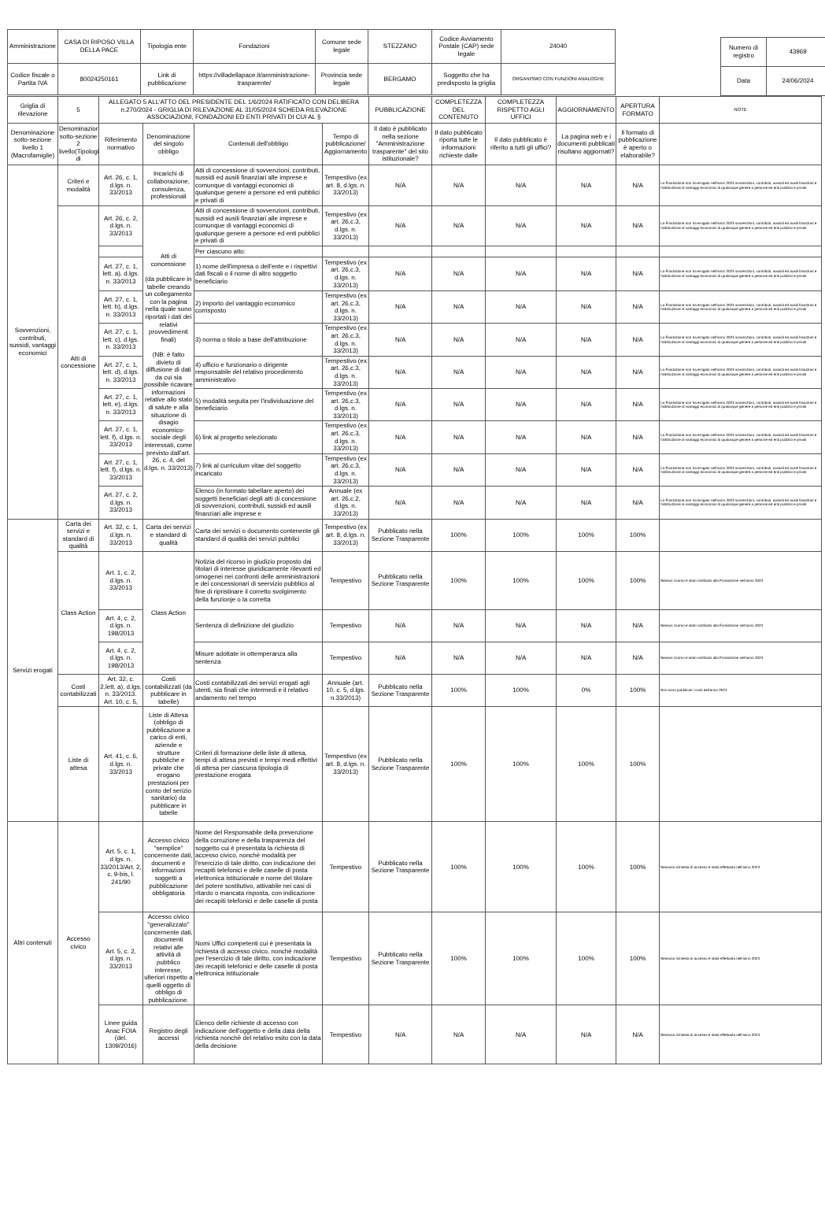| Amministrazione | CASA DI RIPOSO VILLA DELLA PACE | Tipologia ente | Fondazioni | Comune sede legale | STEZZANO | Codice Avviamento Postale (CAP) sede legale | 24040 |
| Codice fiscale o Partita IVA | 80024250161 | Link di pubblicazione | https://villadellapace.it/amministrazione-trasparente/ | Provincia sede legale | BERGAMO | Soggetto che ha predisposto la griglia | ORGANISMO CON FUNZIONI ANALOGHE |
| Numero di registro | 43969 |
| Data | 24/06/2024 |
| Griglia di rilevazione | 5 | ALLEGATO 5 ALL'ATTO DEL PRESIDENTE DEL 1/6/2024 RATIFICATO CON DELIBERA n.270/2024 - GRIGLIA DI RILEVAZIONE AL 31/05/2024 SCHEDA RILEVAZIONE ASSOCIAZIONI, FONDAZIONI ED ENTI PRIVATI DI CUI AL § | | | | PUBBLICAZIONE | COMPLETEZZA DEL CONTENUTO | COMPLETEZZA RISPETTO AGLI UFFICI | AGGIORNAMENTO | APERTURA FORMATO | NOTE |
| --- | --- | --- | --- | --- | --- | --- | --- | --- | --- | --- | --- |
| Denominazione sotto-sezione livello 1 (Macrofamiglie) | Denominazione sotto-sezione 2 livello(Tipologie di | Riferimento normativo | Denominazione del singolo obbligo | Contenuti dell'obbligo | Tempo di pubblicazione/ Aggiornamento | Il dato è pubblicato nella sezione "Amministrazione trasparente" del sito istituzionale? | Il dato pubblicato riporta tutte le informazioni richieste dalle | Il dato pubblicato è riferito a tutti gli uffici? | La pagina web e i documenti pubblicati risultano aggiornati? | Il formato di pubblicazione è aperto o elaborabile? | |
| Sovvenzioni, contributi, sussidi, vantaggi economici | Criteri e modalità | Art. 26, c. 1, d.lgs. n. 33/2013 | Incarichi di collaborazione, consulenza, professionali | Atti di concessione di sovvenzioni, contributi, sussidi ed ausili finanziari alle imprese e comunque di vantaggi economici di qualunque genere a persone ed enti pubblici e privati di | Tempestivo (ex art. 8, d.lgs. n. 33/2013) | N/A | N/A | N/A | N/A | N/A | La Fondazione non ha erogato nell'anno 2023 sovvenzioni, contributi, sussidi ed ausili finanziari e l'attribuzione di vantaggi economici di qualunque genere a persone ed enti pubblici e privati |
| | Atti di concessione | Art. 26, c. 2, d.lgs. n. 33/2013 | Atti di concessione (da pubblicare in tabelle creando un collegamento con la pagina nella quale sono riportati i dati dei relativi provvedimenti finali) (NB: è fatto divieto di diffusione di dati da cui sia possibile ricavare informazioni relative allo stato di salute e alla situazione di disagio economico-sociale degli interessati, come previsto dall'art. 26, c. 4, del d.lgs. n. 33/2013) | Atti di concessione di sovvenzioni, contributi, sussidi ed ausili finanziari alle imprese e comunque di vantaggi economici di qualunque genere a persone ed enti pubblici e privati di | Tempestivo (ex art. 26,c.3, d.lgs. n. 33/2013) | N/A | N/A | N/A | N/A | N/A | La Fondazione non ha erogato nell'anno 2023 sovvenzioni, contributi, sussidi ed ausili finanziari e l'attribuzione di vantaggi economici di qualunque genere a persone ed enti pubblici e privati |
| | | | | Per ciascuno atto: | | | | | | | |
| | | Art. 27, c. 1, lett. a), d.lgs. n. 33/2013 | | 1) nome dell'impresa o dell'ente e i rispettivi dati fiscali o il nome di altro soggetto beneficiario | Tempestivo (ex art. 26,c.3, d.lgs. n. 33/2013) | N/A | N/A | N/A | N/A | N/A | La Fondazione non ha erogato nell'anno 2023 sovvenzioni, contributi, sussidi ed ausili finanziari e l'attribuzione di vantaggi economici di qualunque genere a persone ed enti pubblici e privati |
| | | Art. 27, c. 1, lett. b), d.lgs. n. 33/2013 | | 2) importo del vantaggio economico corrisposto | Tempestivo (ex art. 26,c.3, d.lgs. n. 33/2013) | N/A | N/A | N/A | N/A | N/A | La Fondazione non ha erogato nell'anno 2023 sovvenzioni, contributi, sussidi ed ausili finanziari e l'attribuzione di vantaggi economici di qualunque genere a persone ed enti pubblici e privati |
| | | Art. 27, c. 1, lett. c), d.lgs. n. 33/2013 | | 3) norma o titolo a base dell'attribuzione | Tempestivo (ex art. 26,c.3, d.lgs. n. 33/2013) | N/A | N/A | N/A | N/A | N/A | La Fondazione non ha erogato nell'anno 2023 sovvenzioni, contributi, sussidi ed ausili finanziari e l'attribuzione di vantaggi economici di qualunque genere a persone ed enti pubblici e privati |
| | | Art. 27, c. 1, lett. d), d.lgs. n. 33/2013 | | 4) ufficio e funzionario o dirigente responsabile del relativo procedimento amministrativo | Tempestivo (ex art. 26,c.3, d.lgs. n. 33/2013) | N/A | N/A | N/A | N/A | N/A | La Fondazione non ha erogato nell'anno 2023 sovvenzioni, contributi, sussidi ed ausili finanziari e l'attribuzione di vantaggi economici di qualunque genere a persone ed enti pubblici e privati |
| | | Art. 27, c. 1, lett. e), d.lgs. n. 33/2013 | | 5) modalità seguita per l'individuazione del beneficiario | Tempestivo (ex art. 26,c.3, d.lgs. n. 33/2013) | N/A | N/A | N/A | N/A | N/A | La Fondazione non ha erogato nell'anno 2023 sovvenzioni, contributi, sussidi ed ausili finanziari e l'attribuzione di vantaggi economici di qualunque genere a persone ed enti pubblici e privati |
| | | Art. 27, c. 1, lett. f), d.lgs. n. 33/2013 | | 6) link al progetto selezionato | Tempestivo (ex art. 26,c.3, d.lgs. n. 33/2013) | N/A | N/A | N/A | N/A | N/A | La Fondazione non ha erogato nell'anno 2023 sovvenzioni, contributi, sussidi ed ausili finanziari e l'attribuzione di vantaggi economici di qualunque genere a persone ed enti pubblici e privati |
| | | Art. 27, c. 1, lett. f), d.lgs. n. 33/2013 | | 7) link al curriculum vitae del soggetto incaricato | Tempestivo (ex art. 26,c.3, d.lgs. n. 33/2013) | N/A | N/A | N/A | N/A | N/A | La Fondazione non ha erogato nell'anno 2023 sovvenzioni, contributi, sussidi ed ausili finanziari e l'attribuzione di vantaggi economici di qualunque genere a persone ed enti pubblici e privati |
| | | Art. 27, c. 2, d.lgs. n. 33/2013 | | Elenco (in formato tabellare aperto) dei soggetti beneficiari degli atti di concessione di sovvenzioni, contributi, sussidi ed ausili finanziari alle imprese e | Annuale (ex art. 26,c.2, d.lgs. n. 33/2013) | N/A | N/A | N/A | N/A | N/A | La Fondazione non ha erogato nell'anno 2023 sovvenzioni, contributi, sussidi ed ausili finanziari e l'attribuzione di vantaggi economici di qualunque genere a persone ed enti pubblici e privati |
| Servizi erogati | Carta dei servizi e standard di qualità | Art. 32, c. 1, d.lgs. n. 33/2013 | Carta dei servizi e standard di qualità | Carta dei servizi o documento contenente gli standard di qualità dei servizi pubblici | Tempestivo (ex art. 8, d.lgs. n. 33/2013) | Pubblicato nella Sezione Trasparente | 100% | 100% | 100% | 100% | |
| | Class Action | Art. 1, c. 2, d.lgs. n. 33/2013 | Class Action | Notizia del ricorso in giudizio proposto dai titolari di interesse giuridicamente rilevanti ed omogenei nei confronti delle amministrazioni e dei concessionari di seervizio pubblico al fine di ripristinare il corretto svolgimento della funzionje o la corretta | Tempestivo | Pubblicato nella Sezione Trasparente | 100% | 100% | 100% | 100% | Nessun ricorso è stato notificato alla Fondazione nell'anno 2023 |
| | | Art. 4, c. 2, d.lgs. n. 198/2013 | | Sentenza di definizione del giudizio | Tempestivo | N/A | N/A | N/A | N/A | N/A | Nessun ricorso è stato notificato alla Fondazione nell'anno 2023 |
| | | Art. 4, c. 2, d.lgs. n. 198/2013 | | Misure adottate in ottemperanza alla sentenza | Tempestivo | N/A | N/A | N/A | N/A | N/A | Nessun ricorso è stato notificato alla Fondazione nell'anno 2023 |
| | Costi contabilizzati | Art. 32, c. 2,lett. a), d.lgs. n. 33/2013. Art. 10, c. 5, | Costi contabilizzati (da pubblicare in tabelle) | Costi contabilizzati dei servizi erogati agli utenti, sia finali che intermedi e il relativo andamento nel tempo | Annuale (art. 10, c. 5, d.lgs. n.33/2013) | Pubblicato nella Sezione Trasparente | 100% | 100% | 0% | 100% | Non sono pubblicati i costi dell'anno 2023 |
| | Liste di attesa | Art. 41, c. 6, d.lgs. n. 33/2013 | Liste di Attesa (obbligo di pubblicazione a carico di enti, aziende e strutture pubbliche e private che erogano prestazioni per conto del serizio sanitario) da pubblicare in tabelle | Criteri di formazione delle liste di attesa, tempi di attesa previsti e tempi medi effettivi di attesa per ciascuna tipologia di prestazione erogata | Tempestivo (ex art. 8, d.lgs. n. 33/2013) | Pubblicato nella Sezione Trasparente | 100% | 100% | 100% | 100% | |
| Altri contenuti | Accesso civico | Art. 5, c. 1, d.lgs. n. 33/2013/Art. 2, c. 9-bis, l. 241/90 | Accesso civico "semplice" concernente dati, documenti e informazioni soggetti a pubblicazione obbligatoria | Nome del Responsabile della prevenzione della corruzione e della trasparenza del soggetto cui è presentata la richiesta di accesso civico, nonchè modalità per l'esercizio di tale diritto, con indicazione dei recapiti telefonici e delle caselle di posta elettronica istituzionale e nome del titolare del potere sostitutivo, attivabile nei casi di ritardo o mancata risposta, con indicazione dei recapiti telefonici e delle caselle di posta | Tempestivo | Pubblicato nella Sezione Trasparente | 100% | 100% | 100% | 100% | Nessuna richiesta di accesso è stata effettuata nell'anno 2023 |
| | | Art. 5, c. 2, d.lgs. n. 33/2013 | Accesso civico "generalizzato" concernente dati, documenti relativi alle attività di pubblico interesse, ulteriori rispetto a quelli oggetto di obbligo di pubblicazione. | Nomi Uffici competenti cui è presentata la richiesta di accesso civico, nonchè modalità per l'esercizio di tale diritto, con indicazione dei recapiti telefonici e delle caselle di posta elettronica istituzionale | Tempestivo | Pubblicato nella Sezione Trasparente | 100% | 100% | 100% | 100% | Nessuna richiesta di accesso è stata effettuata nell'anno 2023 |
| | | Linee guida Anac FOIA (del. 1309/2016) | Registro degli accessi | Elenco delle richieste di accesso con indicazione dell'oggetto e della data della richiesta nonchè del relativo esito con la data della decisione | Tempestivo | N/A | N/A | N/A | N/A | N/A | Nessuna richiesta di accesso è stata effettuata nell'anno 2023 |